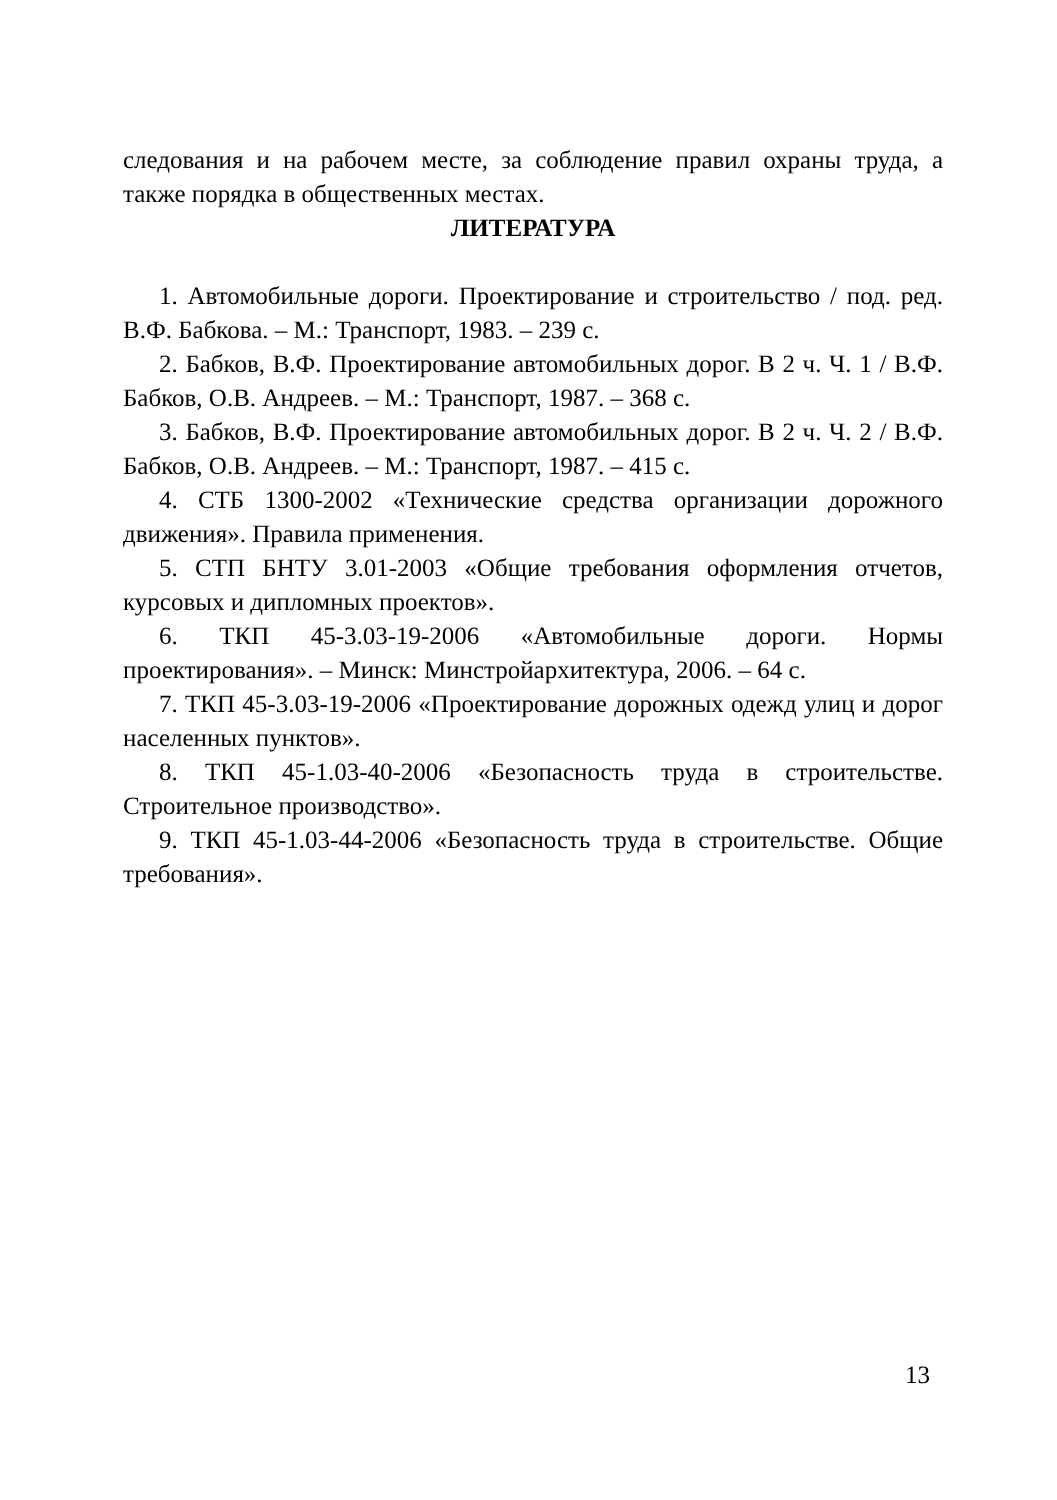следования и на рабочем месте, за соблюдение правил охраны труда, а также порядка в общественных местах.
ЛИТЕРАТУРА
1. Автомобильные дороги. Проектирование и строительство / под. ред. В.Ф. Бабкова. – М.: Транспорт, 1983. – 239 с.
2. Бабков, В.Ф. Проектирование автомобильных дорог. В 2 ч. Ч. 1 / В.Ф. Бабков, О.В. Андреев. – М.: Транспорт, 1987. – 368 с.
3. Бабков, В.Ф. Проектирование автомобильных дорог. В 2 ч. Ч. 2 / В.Ф. Бабков, О.В. Андреев. – М.: Транспорт, 1987. – 415 с.
4. СТБ 1300-2002 «Технические средства организации дорожного движения». Правила применения.
5. СТП БНТУ 3.01-2003 «Общие требования оформления отчетов, курсовых и дипломных проектов».
6. ТКП 45-3.03-19-2006 «Автомобильные дороги. Нормы проектирования». – Минск: Минстройархитектура, 2006. – 64 с.
7. ТКП 45-3.03-19-2006 «Проектирование дорожных одежд улиц и дорог населенных пунктов».
8. ТКП 45-1.03-40-2006 «Безопасность труда в строительстве. Строительное производство».
9. ТКП 45-1.03-44-2006 «Безопасность труда в строительстве. Общие требования».
13